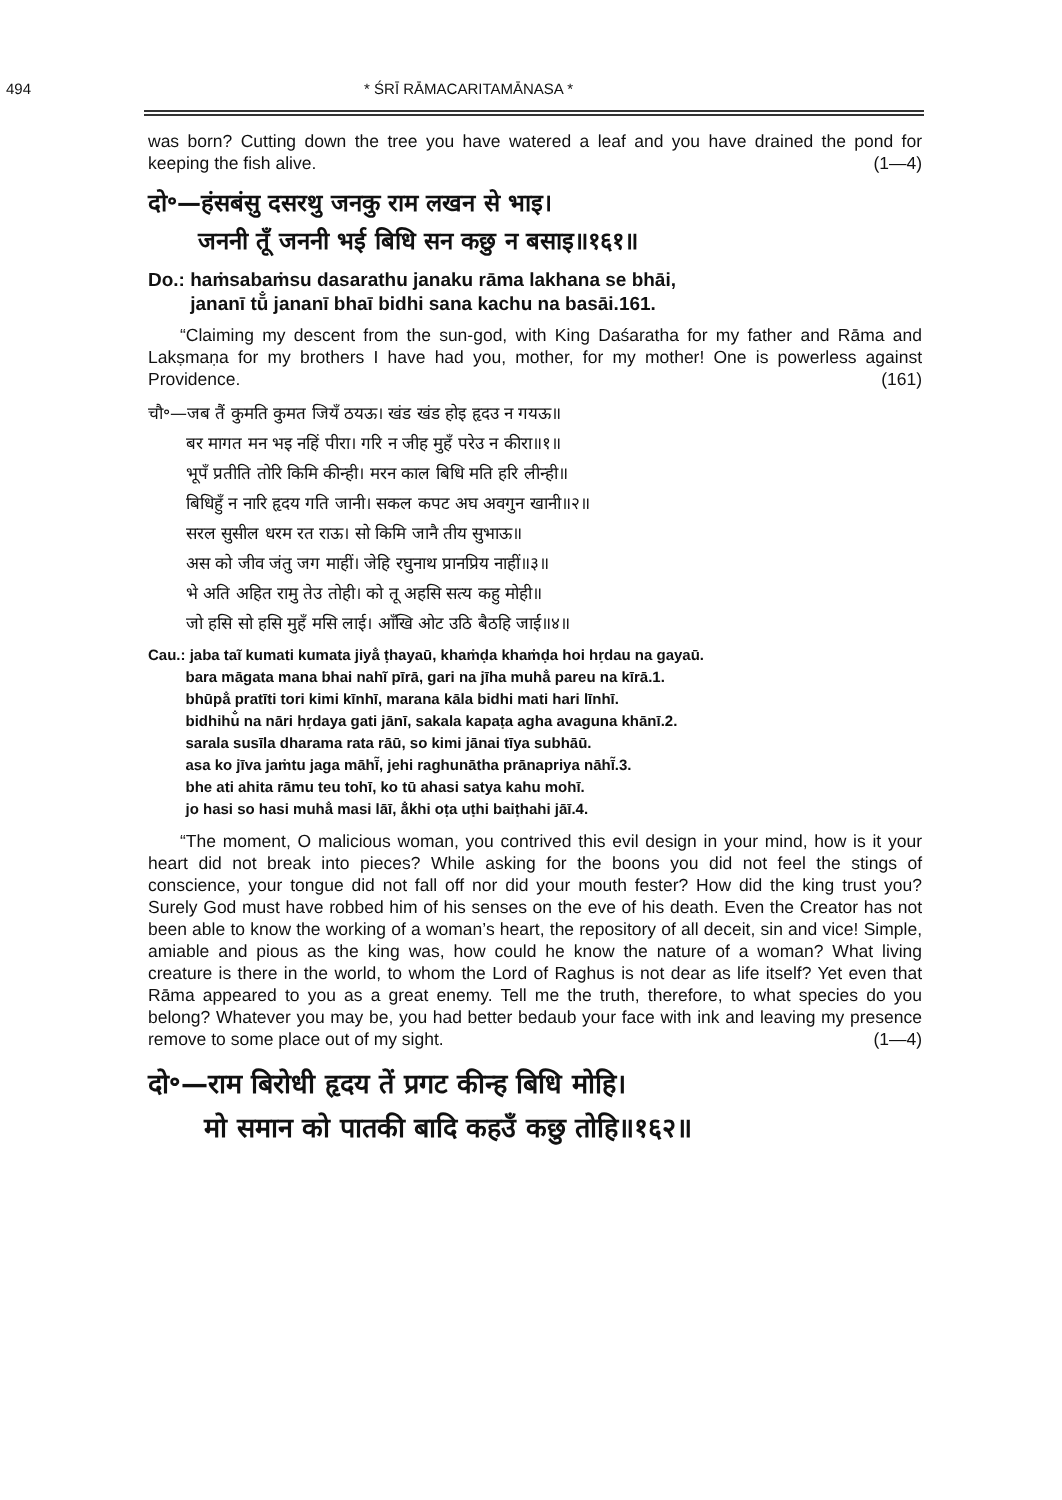494 * ŚRĪ RĀMACARITAMĀNASA *
was born? Cutting down the tree you have watered a leaf and you have drained the pond for keeping the fish alive. (1—4)
दो॰—हंसबंसु दसरथु जनकु राम लखन से भाइ।
जननी तूँ जननी भई बिधि सन कछु न बसाइ॥१६१॥
Do.: haṁsabaṁsu dasarathu janaku rāma lakhana se bhāi,
jananī tū̐ jananī bhaī bidhi sana kachu na basāi.161.
“Claiming my descent from the sun-god, with King Daśaratha for my father and Rāma and Lakṣmaṇa for my brothers I have had you, mother, for my mother! One is powerless against Providence. (161)
चौ॰—जब तैं कुमति कुमत जियँ ठयऊ। खंड खंड होइ हृदउ न गयऊ॥
बर मागत मन भइ नहिं पीरा। गरि न जीह मुहँ परेउ न कीरा॥१॥
भूपँ प्रतीति तोरि किमि कीन्ही। मरन काल बिधि मति हरि लीन्ही॥
बिधिहुँ न नारि हृदय गति जानी। सकल कपट अघ अवगुन खानी॥२॥
सरल सुसील धरम रत राऊ। सो किमि जानै तीय सुभाऊ॥
अस को जीव जंतु जग माहीं। जेहि रघुनाथ प्रानप्रिय नाहीं॥३॥
भे अति अहित रामु तेउ तोही। को तू अहसि सत्य कहु मोही॥
जो हसि सो हसि मुहँ मसि लाई। आँखि ओट उठि बैठहि जाई॥४॥
Cau.: jaba taĩ kumati kumata jiya̐ ṭhayaū, khaṁḍa khaṁḍa hoi hṛdau na gayaū.
bara māgata mana bhai nahĩ pīrā, gari na jīha muha̐ pareu na kīrā.1.
bhūpa̐ pratīti tori kimi kīnhī, marana kāla bidhi mati hari līnhī.
bidhihu̐ na nāri hṛdaya gati jānī, sakala kapaṭa agha avaguna khānī.2.
sarala susīla dharama rata rāū, so kimi jānai tīya subhāū.
asa ko jīva jaṁtu jaga māhī̃, jehi raghunātha prānapriya nāhī̃.3.
bhe ati ahita rāmu teu tohī, ko tū ahasi satya kahu mohī.
jo hasi so hasi muha̐ masi lāī, ā̐khi oṭa uṭhi baiṭhahi jāī.4.
“The moment, O malicious woman, you contrived this evil design in your mind, how is it your heart did not break into pieces? While asking for the boons you did not feel the stings of conscience, your tongue did not fall off nor did your mouth fester? How did the king trust you? Surely God must have robbed him of his senses on the eve of his death. Even the Creator has not been able to know the working of a woman’s heart, the repository of all deceit, sin and vice! Simple, amiable and pious as the king was, how could he know the nature of a woman? What living creature is there in the world, to whom the Lord of Raghus is not dear as life itself? Yet even that Rāma appeared to you as a great enemy. Tell me the truth, therefore, to what species do you belong? Whatever you may be, you had better bedaub your face with ink and leaving my presence remove to some place out of my sight. (1—4)
दो॰—राम बिरोधी हृदय तें प्रगट कीन्ह बिधि मोहि।
मो समान को पातकी बादि कहउँ कछु तोहि॥१६२॥